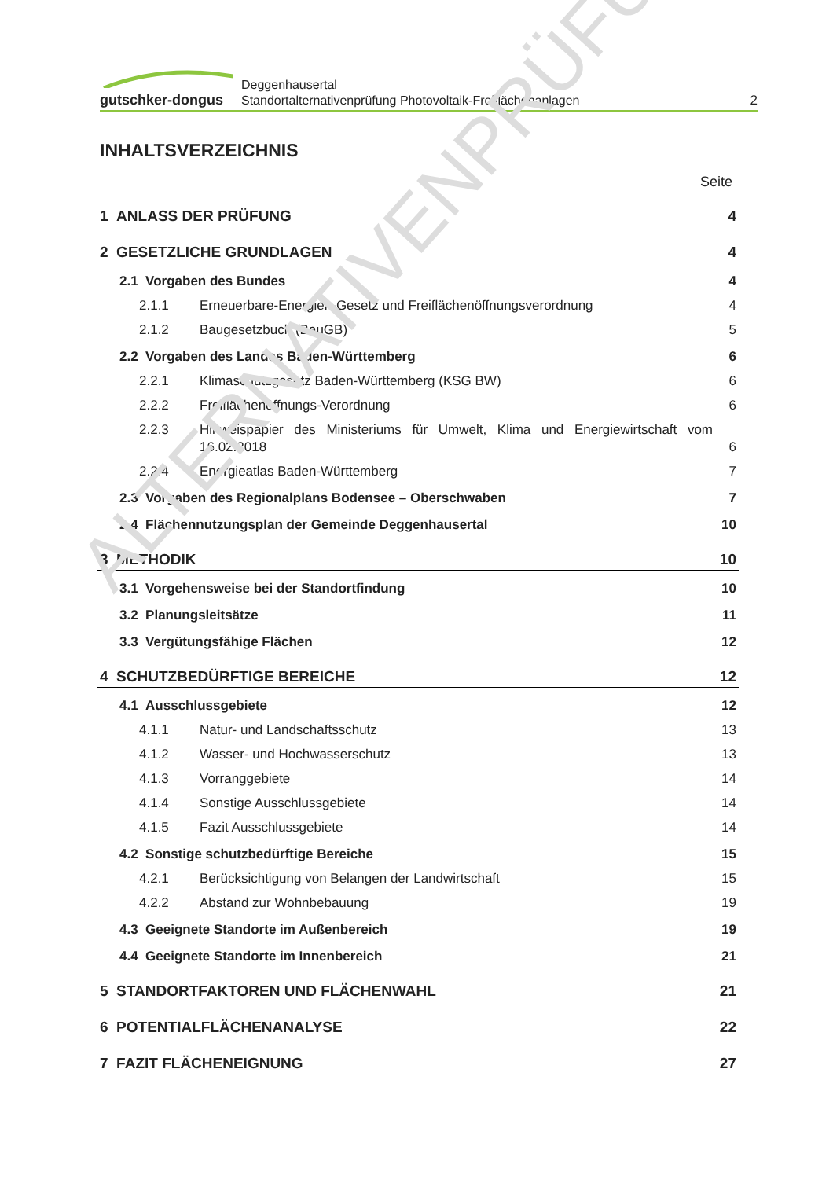gutschker-dongus
Deggenhausertal
Standortalternativenprüfung Photovoltaik-Freiflächenanlagen
2
INHALTSVERZEICHNIS
Seite
1 ANLASS DER PRÜFUNG 4
2 GESETZLICHE GRUNDLAGEN 4
2.1 Vorgaben des Bundes 4
2.1.1 Erneuerbare-Energien-Gesetz und Freiflächenöffnungsverordnung 4
2.1.2 Baugesetzbuch (BauGB) 5
2.2 Vorgaben des Landes Baden-Württemberg 6
2.2.1 Klimaschutzgesetz Baden-Württemberg (KSG BW) 6
2.2.2 Freiflächenöffnungs-Verordnung 6
2.2.3 Hinweispapier des Ministeriums für Umwelt, Klima und Energiewirtschaft vom 16.02.2018 6
2.2.4 Energieatlas Baden-Württemberg 7
2.3 Vorgaben des Regionalplans Bodensee – Oberschwaben 7
2.4 Flächennutzungsplan der Gemeinde Deggenhausertal 10
3 METHODIK 10
3.1 Vorgehensweise bei der Standortfindung 10
3.2 Planungsleitsätze 11
3.3 Vergütungsfähige Flächen 12
4 SCHUTZBEDÜRFTIGE BEREICHE 12
4.1 Ausschlussgebiete 12
4.1.1 Natur- und Landschaftsschutz 13
4.1.2 Wasser- und Hochwasserschutz 13
4.1.3 Vorranggebiete 14
4.1.4 Sonstige Ausschlussgebiete 14
4.1.5 Fazit Ausschlussgebiete 14
4.2 Sonstige schutzbedürftige Bereiche 15
4.2.1 Berücksichtigung von Belangen der Landwirtschaft 15
4.2.2 Abstand zur Wohnbebauung 19
4.3 Geeignete Standorte im Außenbereich 19
4.4 Geeignete Standorte im Innenbereich 21
5 STANDORTFAKTOREN UND FLÄCHENWAHL 21
6 POTENTIALFLÄCHENANALYSE 22
7 FAZIT FLÄCHENEIGNUNG 27
ALTERNATIVENPRÜFUNG